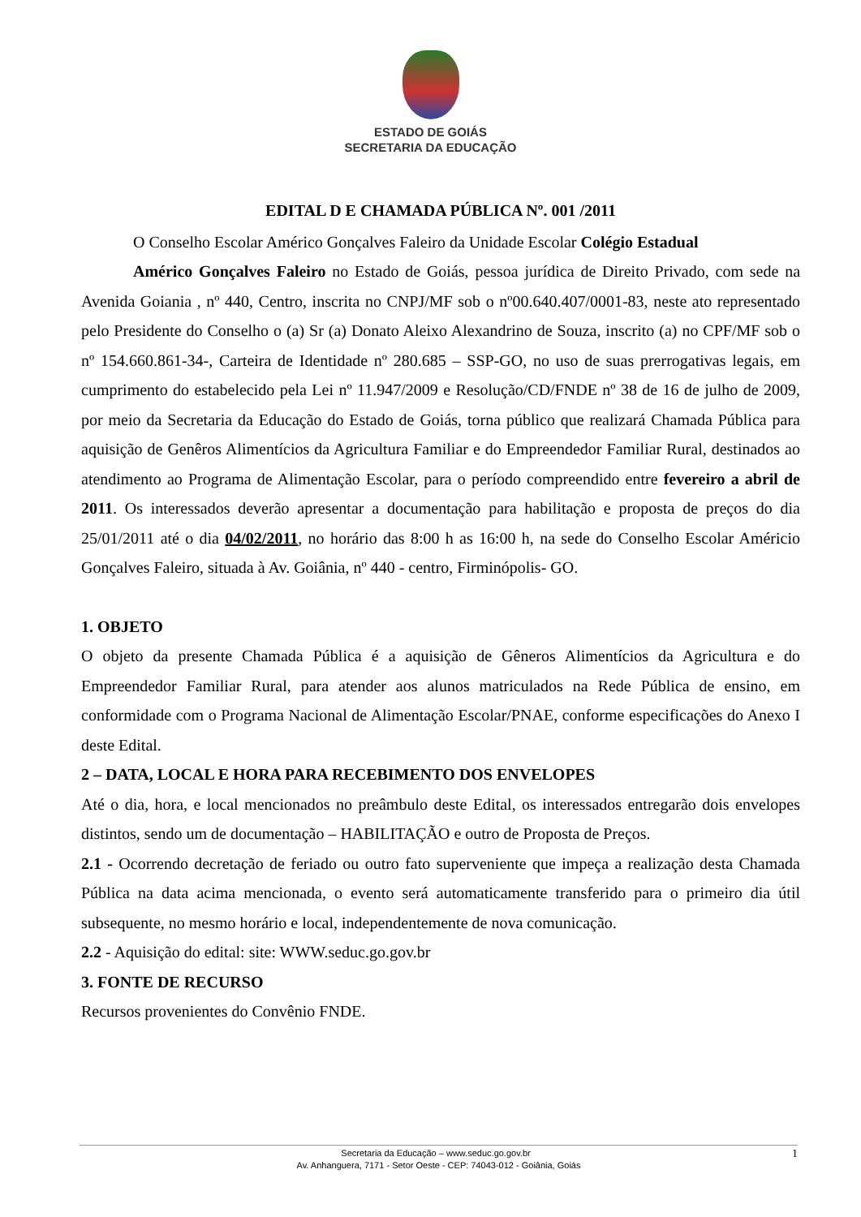ESTADO DE GOIÁS
SECRETARIA DA EDUCAÇÃO
EDITAL D E CHAMADA PÚBLICA Nº. 001 /2011
O Conselho Escolar Américo Gonçalves Faleiro da Unidade Escolar Colégio Estadual
Américo Gonçalves Faleiro no Estado de Goiás, pessoa jurídica de Direito Privado, com sede na Avenida Goiania , nº 440, Centro, inscrita no CNPJ/MF sob o nº00.640.407/0001-83, neste ato representado pelo Presidente do Conselho o (a) Sr (a) Donato Aleixo Alexandrino de Souza, inscrito (a) no CPF/MF sob o nº 154.660.861-34-, Carteira de Identidade nº 280.685 – SSP-GO, no uso de suas prerrogativas legais, em cumprimento do estabelecido pela Lei nº 11.947/2009 e Resolução/CD/FNDE nº 38 de 16 de julho de 2009, por meio da Secretaria da Educação do Estado de Goiás, torna público que realizará Chamada Pública para aquisição de Genêros Alimentícios da Agricultura Familiar e do Empreendedor Familiar Rural, destinados ao atendimento ao Programa de Alimentação Escolar, para o período compreendido entre fevereiro a abril de 2011. Os interessados deverão apresentar a documentação para habilitação e proposta de preços do dia 25/01/2011 até o dia 04/02/2011, no horário das 8:00 h as 16:00 h, na sede do Conselho Escolar Américio Gonçalves Faleiro, situada à Av. Goiânia, nº 440 - centro, Firminópolis- GO.
1. OBJETO
O objeto da presente Chamada Pública é a aquisição de Gêneros Alimentícios da Agricultura e do Empreendedor Familiar Rural, para atender aos alunos matriculados na Rede Pública de ensino, em conformidade com o Programa Nacional de Alimentação Escolar/PNAE, conforme especificações do Anexo I deste Edital.
2 – DATA, LOCAL E HORA PARA RECEBIMENTO DOS ENVELOPES
Até o dia, hora, e local mencionados no preâmbulo deste Edital, os interessados entregarão dois envelopes distintos, sendo um de documentação – HABILITAÇÃO e outro de Proposta de Preços.
2.1 - Ocorrendo decretação de feriado ou outro fato superveniente que impeça a realização desta Chamada Pública na data acima mencionada, o evento será automaticamente transferido para o primeiro dia útil subsequente, no mesmo horário e local, independentemente de nova comunicação.
2.2 - Aquisição do edital: site: WWW.seduc.go.gov.br
3. FONTE DE RECURSO
Recursos provenientes do Convênio FNDE.
1 Secretaria da Educação – www.seduc.go.gov.br
Av. Anhanguera, 7171 - Setor Oeste - CEP: 74043-012 - Goiânia, Goiás